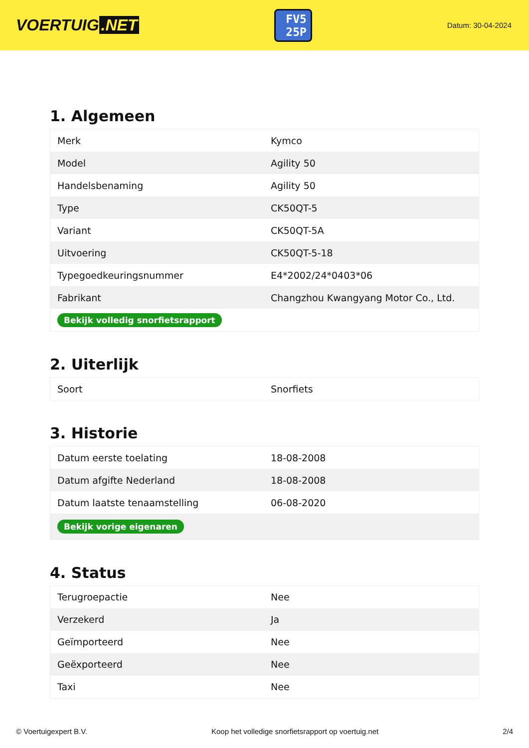VOERTUIG.NET
FV5
25P
Datum: 30-04-2024
1. Algemeen
| Merk | Kymco |
| Model | Agility 50 |
| Handelsbenaming | Agility 50 |
| Type | CK50QT-5 |
| Variant | CK50QT-5A |
| Uitvoering | CK50QT-5-18 |
| Typegoedkeuringsnummer | E4*2002/24*0403*06 |
| Fabrikant | Changzhou Kwangyang Motor Co., Ltd. |
| Bekijk volledig snorfietsrapport | |
2. Uiterlijk
| Soort | Snorfiets |
3. Historie
| Datum eerste toelating | 18-08-2008 |
| Datum afgifte Nederland | 18-08-2008 |
| Datum laatste tenaamstelling | 06-08-2020 |
| Bekijk vorige eigenaren | |
4. Status
| Terugroepactie | Nee |
| Verzekerd | Ja |
| Geïmporteerd | Nee |
| Geëxporteerd | Nee |
| Taxi | Nee |
© Voertuigexpert B.V. Koop het volledige snorfietsrapport op voertuig.net 2/4